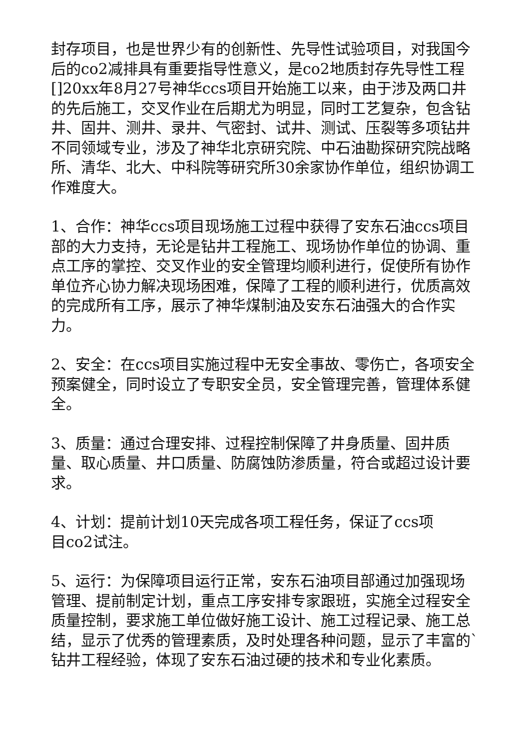封存项目，也是世界少有的创新性、先导性试验项目，对我国今后的co2减排具有重要指导性意义，是co2地质封存先导性工程[]20xx年8月27号神华ccs项目开始施工以来，由于涉及两口井的先后施工，交叉作业在后期尤为明显，同时工艺复杂，包含钻井、固井、测井、录井、气密封、试井、测试、压裂等多项钻井不同领域专业，涉及了神华北京研究院、中石油勘探研究院战略所、清华、北大、中科院等研究所30余家协作单位，组织协调工作难度大。
1、合作：神华ccs项目现场施工过程中获得了安东石油ccs项目部的大力支持，无论是钻井工程施工、现场协作单位的协调、重点工序的掌控、交叉作业的安全管理均顺利进行，促使所有协作单位齐心协力解决现场困难，保障了工程的顺利进行，优质高效的完成所有工序，展示了神华煤制油及安东石油强大的合作实力。
2、安全：在ccs项目实施过程中无安全事故、零伤亡，各项安全预案健全，同时设立了专职安全员，安全管理完善，管理体系健全。
3、质量：通过合理安排、过程控制保障了井身质量、固井质量、取心质量、井口质量、防腐蚀防渗质量，符合或超过设计要求。
4、计划：提前计划10天完成各项工程任务，保证了ccs项
目co2试注。
5、运行：为保障项目运行正常，安东石油项目部通过加强现场管理、提前制定计划，重点工序安排专家跟班，实施全过程安全质量控制，要求施工单位做好施工设计、施工过程记录、施工总结，显示了优秀的管理素质，及时处理各种问题，显示了丰富的`钻井工程经验，体现了安东石油过硬的技术和专业化素质。